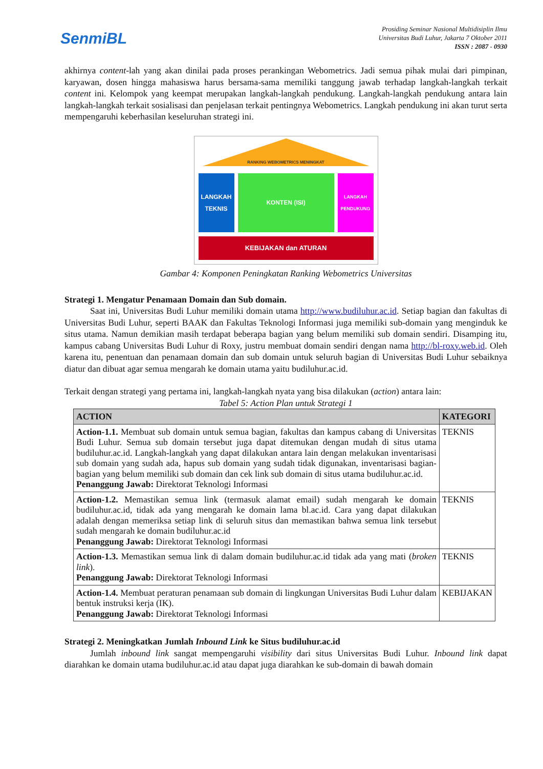SenmiBL
Prosiding Seminar Nasional Multidisiplin Ilmu
Universitas Budi Luhur, Jakarta 7 Oktober 2011
ISSN : 2087 - 0930
akhirnya content-lah yang akan dinilai pada proses perankingan Webometrics. Jadi semua pihak mulai dari pimpinan, karyawan, dosen hingga mahasiswa harus bersama-sama memiliki tanggung jawab terhadap langkah-langkah terkait content ini. Kelompok yang keempat merupakan langkah-langkah pendukung. Langkah-langkah pendukung antara lain langkah-langkah terkait sosialisasi dan penjelasan terkait pentingnya Webometrics. Langkah pendukung ini akan turut serta mempengaruhi keberhasilan keseluruhan strategi ini.
RANKING WEBOMETRICS MENINGKAT
LANGKAH TEKNIS
KONTEN (ISI)
LANGKAH PENDUKUNG
KEBIJAKAN dan ATURAN
Gambar 4: Komponen Peningkatan Ranking Webometrics Universitas
Strategi 1. Mengatur Penamaan Domain dan Sub domain.
Saat ini, Universitas Budi Luhur memiliki domain utama http://www.budiluhur.ac.id. Setiap bagian dan fakultas di Universitas Budi Luhur, seperti BAAK dan Fakultas Teknologi Informasi juga memiliki sub-domain yang menginduk ke situs utama. Namun demikian masih terdapat beberapa bagian yang belum memiliki sub domain sendiri. Disamping itu, kampus cabang Universitas Budi Luhur di Roxy, justru membuat domain sendiri dengan nama http://bl-roxy.web.id. Oleh karena itu, penentuan dan penamaan domain dan sub domain untuk seluruh bagian di Universitas Budi Luhur sebaiknya diatur dan dibuat agar semua mengarah ke domain utama yaitu budiluhur.ac.id.
Terkait dengan strategi yang pertama ini, langkah-langkah nyata yang bisa dilakukan (action) antara lain:
Tabel 5: Action Plan untuk Strategi 1
| ACTION | KATEGORI |
| --- | --- |
| Action-1.1. Membuat sub domain untuk semua bagian, fakultas dan kampus cabang di Universitas Budi Luhur. Semua sub domain tersebut juga dapat ditemukan dengan mudah di situs utama budiluhur.ac.id. Langkah-langkah yang dapat dilakukan antara lain dengan melakukan inventarisasi sub domain yang sudah ada, hapus sub domain yang sudah tidak digunakan, inventarisasi bagian-bagian yang belum memiliki sub domain dan cek link sub domain di situs utama budiluhur.ac.id. Penanggung Jawab: Direktorat Teknologi Informasi | TEKNIS |
| Action-1.2. Memastikan semua link (termasuk alamat email) sudah mengarah ke domain budiluhur.ac.id, tidak ada yang mengarah ke domain lama bl.ac.id. Cara yang dapat dilakukan adalah dengan memeriksa setiap link di seluruh situs dan memastikan bahwa semua link tersebut sudah mengarah ke domain budiluhur.ac.id Penanggung Jawab: Direktorat Teknologi Informasi | TEKNIS |
| Action-1.3. Memastikan semua link di dalam domain budiluhur.ac.id tidak ada yang mati ( broken link ). Penanggung Jawab: Direktorat Teknologi Informasi | TEKNIS |
| Action-1.4. Membuat peraturan penamaan sub domain di lingkungan Universitas Budi Luhur dalam bentuk instruksi kerja (IK). Penanggung Jawab: Direktorat Teknologi Informasi | KEBIJAKAN |
Strategi 2. Meningkatkan Jumlah Inbound Link ke Situs budiluhur.ac.id
Jumlah inbound link sangat mempengaruhi visibility dari situs Universitas Budi Luhur. Inbound link dapat diarahkan ke domain utama budiluhur.ac.id atau dapat juga diarahkan ke sub-domain di bawah domain